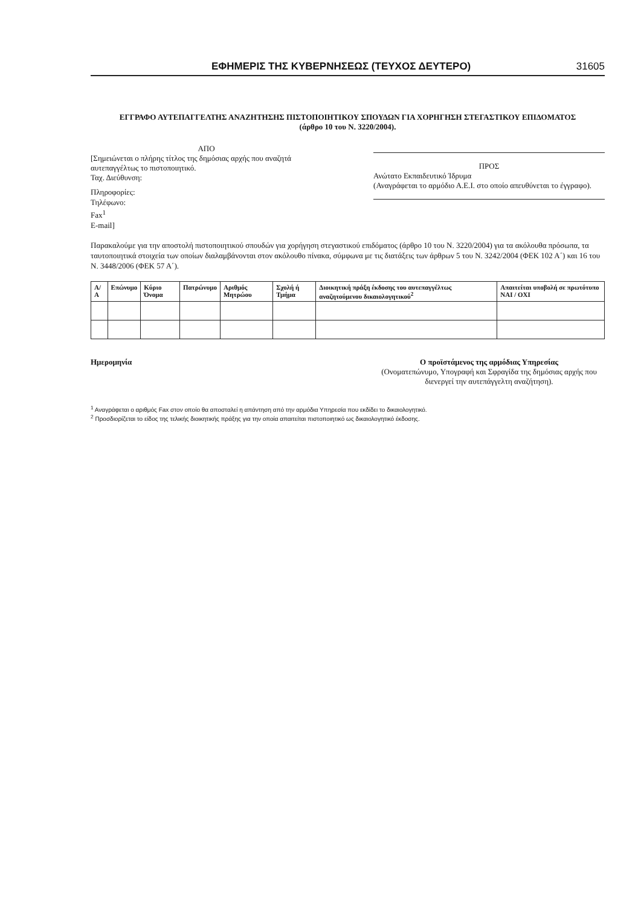ΕΦΗΜΕΡΙΣ ΤΗΣ ΚΥΒΕΡΝΗΣΕΩΣ (ΤΕΥΧΟΣ ΔΕΥΤΕΡΟ) 31605
ΕΓΓΡΑΦΟ ΑΥΤΕΠΑΓΓΕΛΤΗΣ ΑΝΑΖΗΤΗΣΗΣ ΠΙΣΤΟΠΟΙΗΤΙΚΟΥ ΣΠΟΥΔΩΝ ΓΙΑ ΧΟΡΗΓΗΣΗ ΣΤΕΓΑΣΤΙΚΟΥ ΕΠΙΔΟΜΑΤΟΣ
(άρθρο 10 του Ν. 3220/2004).
ΑΠΟ
[Σημειώνεται ο πλήρης τίτλος της δημόσιας αρχής που αναζητά αυτεπαγγέλτως το πιστοποιητικό.
Ταχ. Διεύθυνση:
Πληροφορίες:
Τηλέφωνο:
Fax<sup>1</sup>
E-mail]
ΠΡΟΣ
Ανώτατο Εκπαιδευτικό Ίδρυμα
(Αναγράφεται το αρμόδιο Α.Ε.Ι. στο οποίο απευθύνεται το έγγραφο).
Παρακαλούμε για την αποστολή πιστοποιητικού σπουδών για χορήγηση στεγαστικού επιδόματος (άρθρο 10 του Ν. 3220/2004) για τα ακόλουθα πρόσωπα, τα ταυτοποιητικά στοιχεία των οποίων διαλαμβάνονται στον ακόλουθο πίνακα, σύμφωνα με τις διατάξεις των άρθρων 5 του Ν. 3242/2004 (ΦΕΚ 102 Α΄) και 16 του Ν. 3448/2006 (ΦΕΚ 57 Α΄).
| Α/Α | Επώνυμο | Κύριο Όνομα | Πατρώνυμο | Αριθμός Μητρώου | Σχολή ή Τμήμα | Διοικητική πράξη έκδοσης του αυτεπαγγέλτως αναζητούμενου δικαιολογητικού<sup>2</sup> | Απαιτείται υποβολή σε πρωτότυπο ΝΑΙ / ΟΧΙ |
| --- | --- | --- | --- | --- | --- | --- | --- |
Ημερομηνία Ο προϊστάμενος της αρμόδιας Υπηρεσίας
(Ονοματεπώνυμο, Υπογραφή και Σφραγίδα της δημόσιας αρχής που διενεργεί την αυτεπάγγελτη αναζήτηση).
<sup>1</sup> Αναγράφεται ο αριθμός Fax στον οποίο θα αποσταλεί η απάντηση από την αρμόδια Υπηρεσία που εκδίδει το δικαιολογητικό.
<sup>2</sup> Προσδιορίζεται το είδος της τελικής διοικητικής πράξης για την οποία απαιτείται πιστοποιητικό ως δικαιολογητικό έκδοσης.